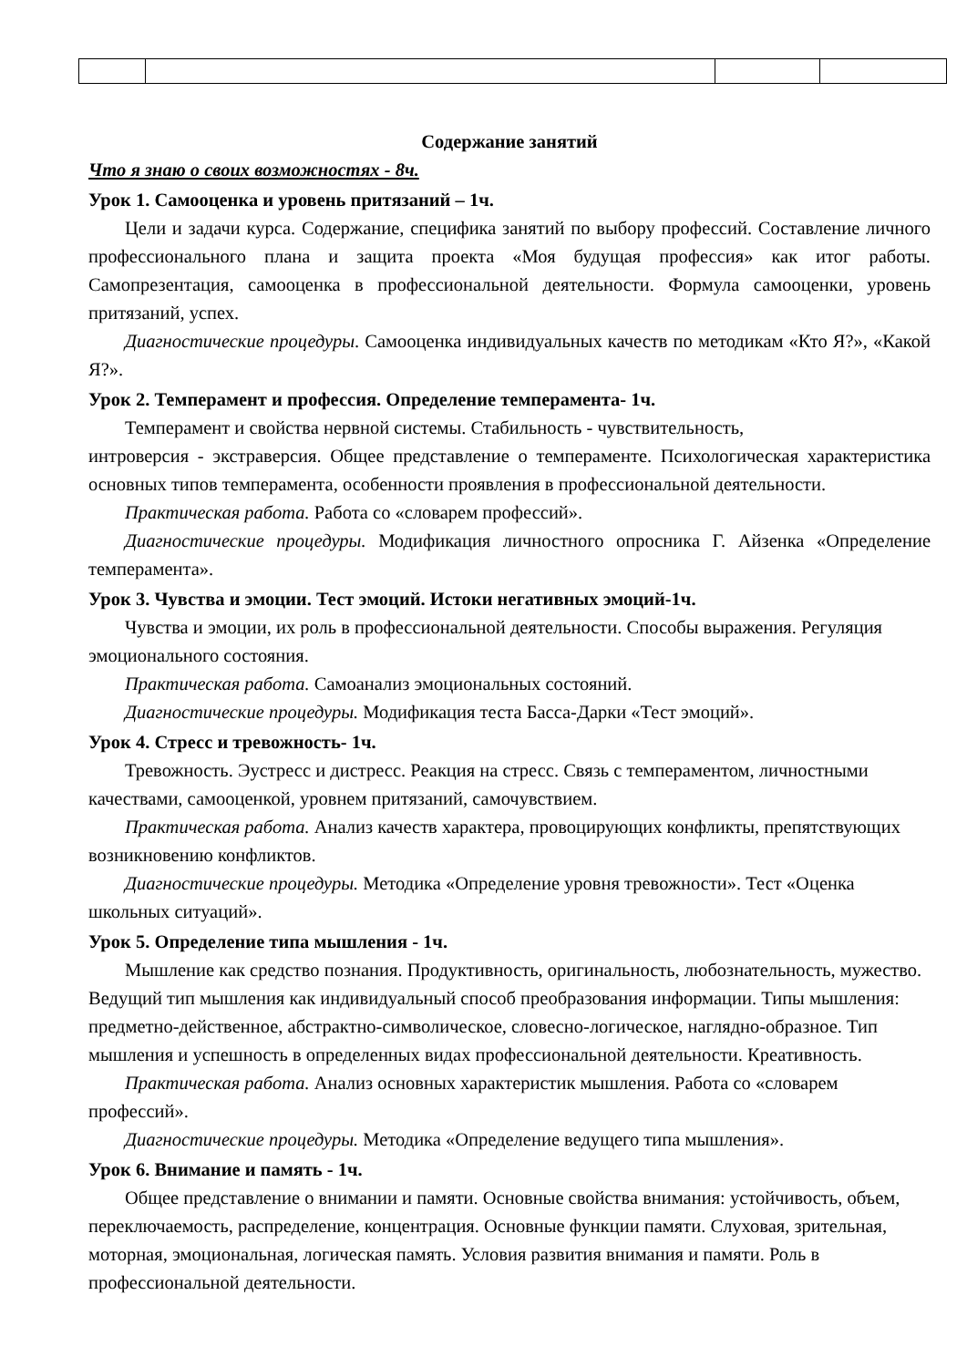Содержание занятий
Что я знаю о своих возможностях - 8ч.
Урок 1. Самооценка и уровень притязаний – 1ч.
Цели и задачи курса. Содержание, специфика занятий по выбору профессий. Составление личного профессионального плана и защита проекта «Моя будущая профессия» как итог работы. Самопрезентация, самооценка в профессиональной деятельности. Формула самооценки, уровень притязаний, успех.
Диагностические процедуры. Самооценка индивидуальных качеств по методикам «Кто Я?», «Какой Я?».
Урок 2. Темперамент и профессия. Определение темперамента- 1ч.
Темперамент и свойства нервной системы. Стабильность - чувствительность,
интроверсия - экстраверсия. Общее представление о темпераменте. Психологическая характеристика основных типов темперамента, особенности проявления в профессиональной деятельности.
Практическая работа. Работа со «словарем профессий».
Диагностические процедуры. Модификация личностного опросника Г. Айзенка «Определение темперамента».
Урок 3. Чувства и эмоции. Тест эмоций. Истоки негативных эмоций-1ч.
Чувства и эмоции, их роль в профессиональной деятельности. Способы выражения. Регуляция эмоционального состояния.
Практическая работа. Самоанализ эмоциональных состояний.
Диагностические процедуры. Модификация теста Басса-Дарки «Тест эмоций».
Урок 4. Стресс и тревожность- 1ч.
Тревожность. Эустресс и дистресс. Реакция на стресс. Связь с темпераментом, личностными качествами, самооценкой, уровнем притязаний, самочувствием.
Практическая работа. Анализ качеств характера, провоцирующих конфликты, препятствующих возникновению конфликтов.
Диагностические процедуры. Методика «Определение уровня тревожности». Тест «Оценка школьных ситуаций».
Урок 5. Определение типа мышления - 1ч.
Мышление как средство познания. Продуктивность, оригинальность, любознательность, мужество. Ведущий тип мышления как индивидуальный способ преобразования информации. Типы мышления: предметно-действенное, абстрактно-символическое, словесно-логическое, наглядно-образное. Тип мышления и успешность в определенных видах профессиональной деятельности. Креативность.
Практическая работа. Анализ основных характеристик мышления. Работа со «словарем профессий».
Диагностические процедуры. Методика «Определение ведущего типа мышления».
Урок 6. Внимание и память - 1ч.
Общее представление о внимании и памяти. Основные свойства внимания: устойчивость, объем, переключаемость, распределение, концентрация. Основные функции памяти. Слуховая, зрительная, моторная, эмоциональная, логическая память. Условия развития внимания и памяти. Роль в профессиональной деятельности.